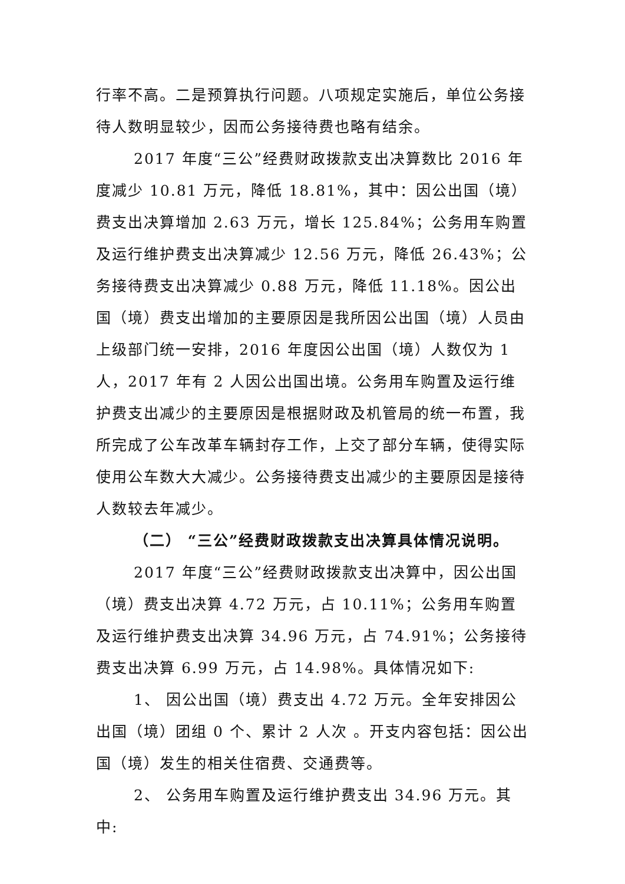行率不高。二是预算执行问题。八项规定实施后，单位公务接待人数明显较少，因而公务接待费也略有结余。
2017 年度“三公”经费财政拨款支出决算数比 2016 年度减少 10.81 万元，降低 18.81%，其中：因公出国（境）费支出决算增加 2.63 万元，增长 125.84%；公务用车购置及运行维护费支出决算减少 12.56 万元，降低 26.43%；公务接待费支出决算减少 0.88 万元，降低 11.18%。因公出国（境）费支出增加的主要原因是我所因公出国（境）人员由上级部门统一安排，2016 年度因公出国（境）人数仅为 1 人，2017 年有 2 人因公出国出境。公务用车购置及运行维护费支出减少的主要原因是根据财政及机管局的统一布置，我所完成了公车改革车辆封存工作，上交了部分车辆，使得实际使用公车数大大减少。公务接待费支出减少的主要原因是接待人数较去年减少。
（二） “三公”经费财政拨款支出决算具体情况说明。
2017 年度“三公”经费财政拨款支出决算中，因公出国（境）费支出决算 4.72 万元，占 10.11%；公务用车购置及运行维护费支出决算 34.96 万元，占 74.91%；公务接待费支出决算 6.99 万元，占 14.98%。具体情况如下:
1、 因公出国（境）费支出 4.72 万元。全年安排因公出国（境）团组 0 个、累计 2 人次 。开支内容包括：因公出国（境）发生的相关住宿费、交通费等。
2、 公务用车购置及运行维护费支出 34.96 万元。其中: